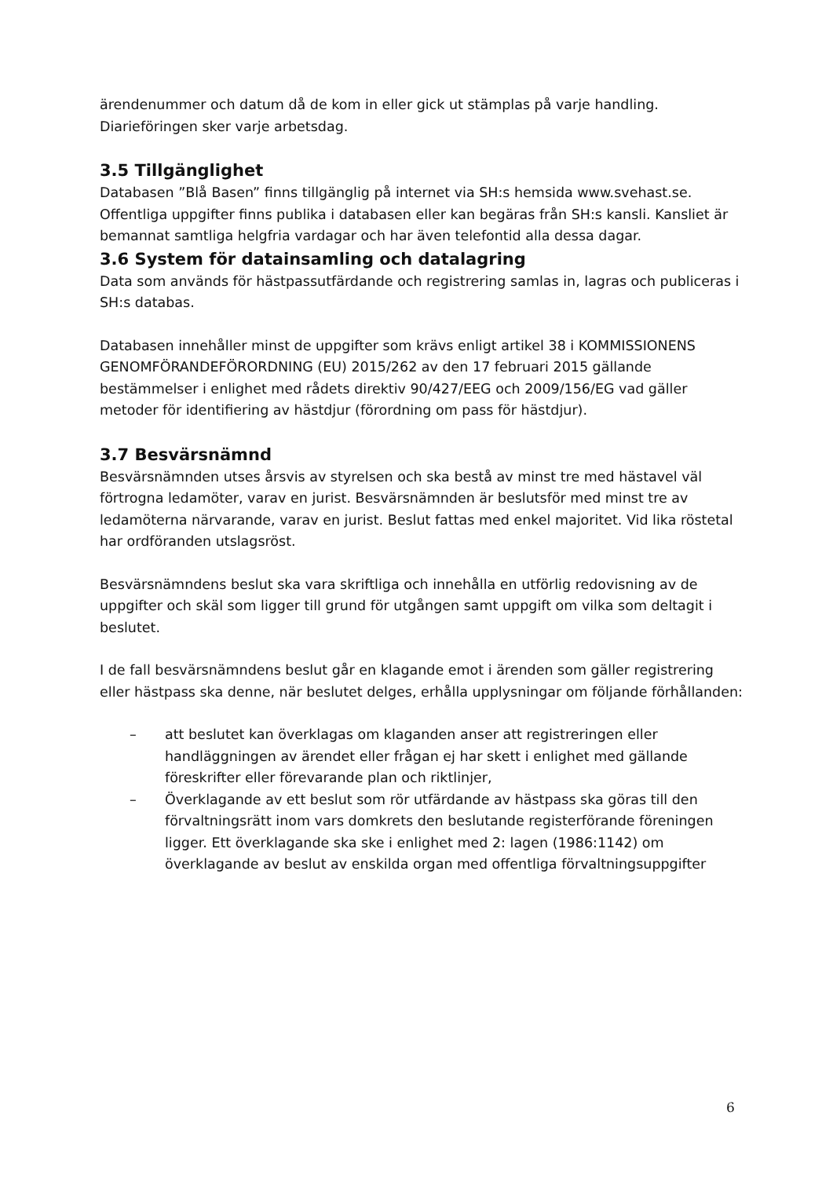ärendenummer och datum då de kom in eller gick ut stämplas på varje handling. Diarieföringen sker varje arbetsdag.
3.5 Tillgänglighet
Databasen ”Blå Basen” finns tillgänglig på internet via SH:s hemsida www.svehast.se. Offentliga uppgifter finns publika i databasen eller kan begäras från SH:s kansli. Kansliet är bemannat samtliga helgfria vardagar och har även telefontid alla dessa dagar.
3.6 System för datainsamling och datalagring
Data som används för hästpassutfärdande och registrering samlas in, lagras och publiceras i SH:s databas.
Databasen innehåller minst de uppgifter som krävs enligt artikel 38 i KOMMISSIONENS GENOMFÖRANDEFÖRORDNING (EU) 2015/262 av den 17 februari 2015 gällande bestämmelser i enlighet med rådets direktiv 90/427/EEG och 2009/156/EG vad gäller metoder för identifiering av hästdjur (förordning om pass för hästdjur).
3.7 Besvärsnämnd
Besvärsnämnden utses årsvis av styrelsen och ska bestå av minst tre med hästavel väl förtrogna ledamöter, varav en jurist. Besvärsnämnden är beslutsför med minst tre av ledamöterna närvarande, varav en jurist. Beslut fattas med enkel majoritet. Vid lika röstetal har ordföranden utslagsröst.
Besvärsnämndens beslut ska vara skriftliga och innehålla en utförlig redovisning av de uppgifter och skäl som ligger till grund för utgången samt uppgift om vilka som deltagit i beslutet.
I de fall besvärsnämndens beslut går en klagande emot i ärenden som gäller registrering eller hästpass ska denne, när beslutet delges, erhålla upplysningar om följande förhållanden:
– att beslutet kan överklagas om klaganden anser att registreringen eller handläggningen av ärendet eller frågan ej har skett i enlighet med gällande föreskrifter eller förevarande plan och riktlinjer,
– Överklagande av ett beslut som rör utfärdande av hästpass ska göras till den förvaltningsrätt inom vars domkrets den beslutande registerförande föreningen ligger. Ett överklagande ska ske i enlighet med 2: lagen (1986:1142) om överklagande av beslut av enskilda organ med offentliga förvaltningsuppgifter
6